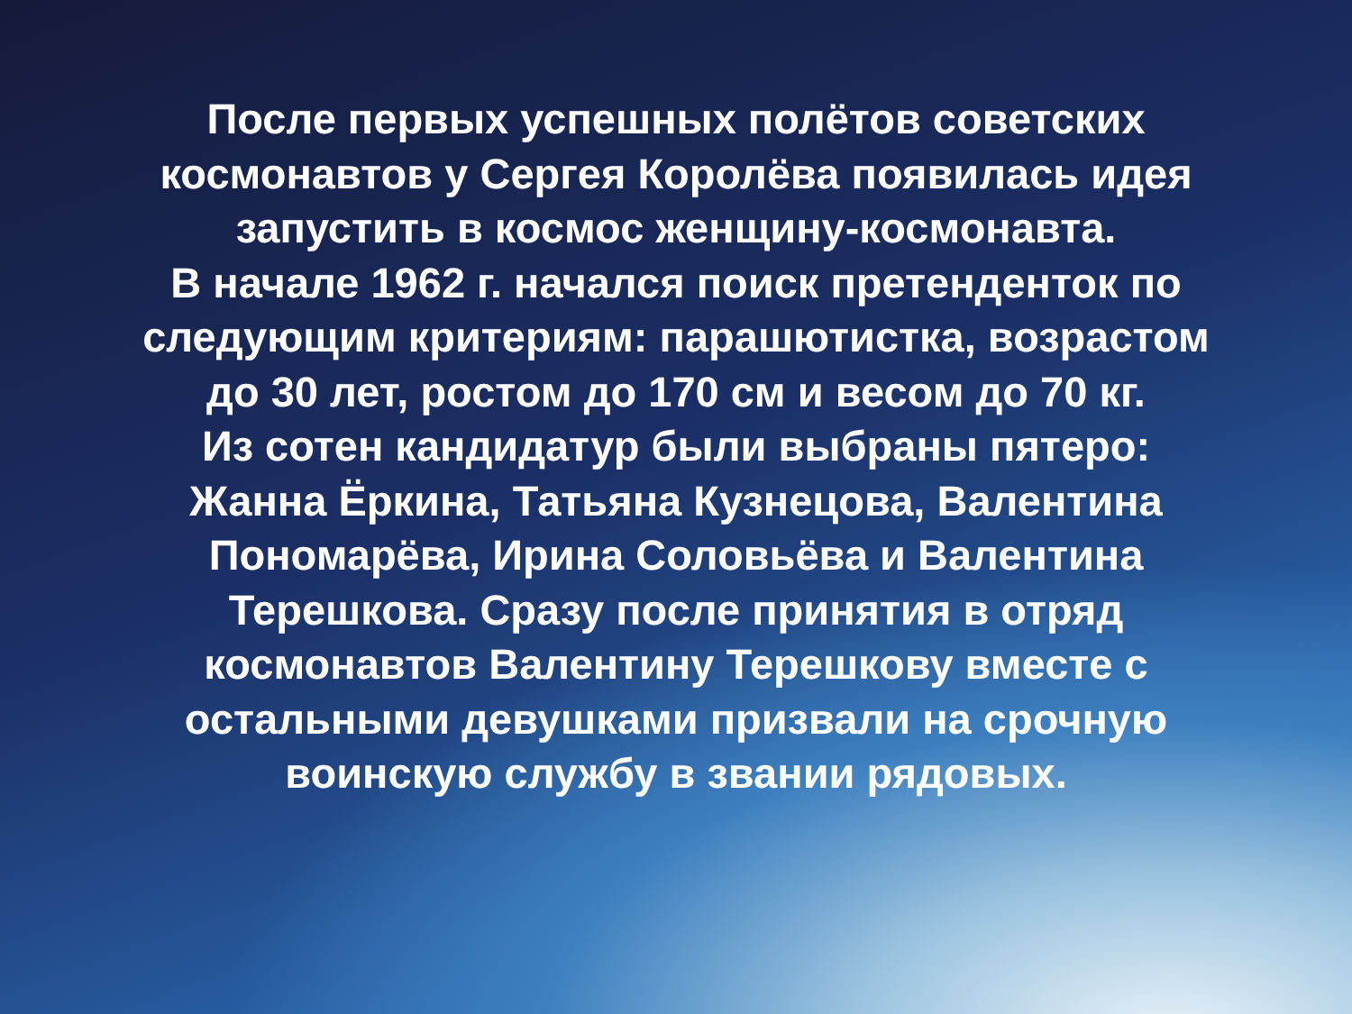После первых успешных полётов советских
космонавтов у Сергея Королёва появилась идея
запустить в космос женщину-космонавта.
В начале 1962 г. начался поиск претенденток по
следующим критериям: парашютистка, возрастом
до 30 лет, ростом до 170 см и весом до 70 кг.
Из сотен кандидатур были выбраны пятеро:
Жанна Ёркина, Татьяна Кузнецова, Валентина
Пономарёва, Ирина Соловьёва и Валентина
Терешкова. Сразу после принятия в отряд
космонавтов Валентину Терешкову вместе с
остальными девушками призвали на срочную
воинскую службу в звании рядовых.